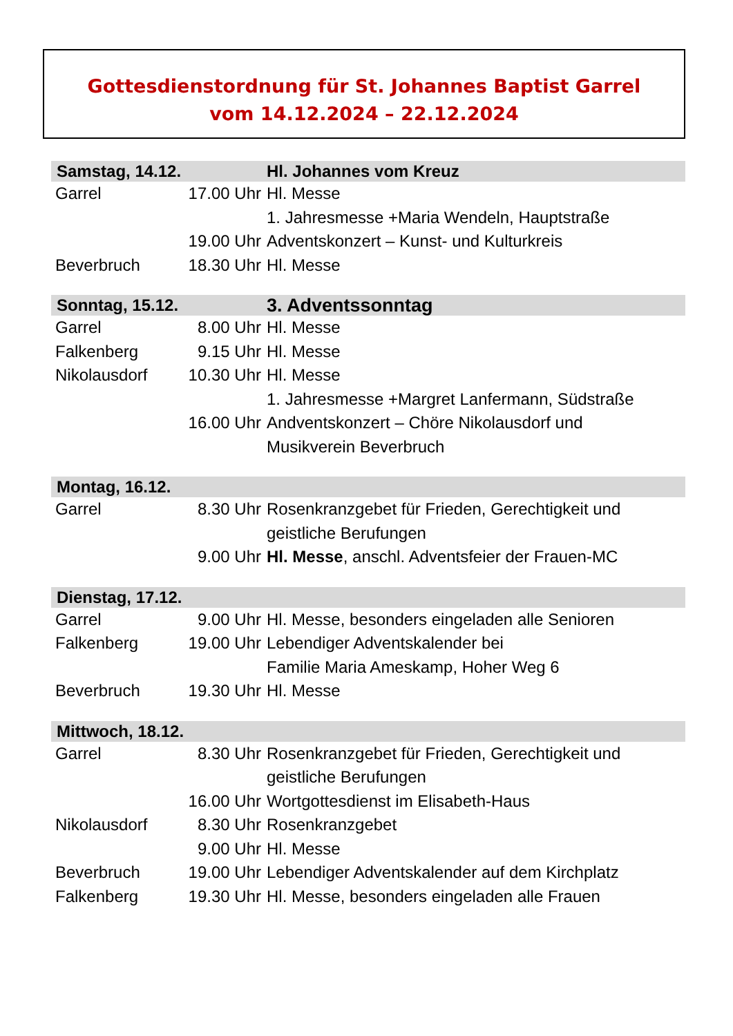Gottesdienstordnung für St. Johannes Baptist Garrel
vom 14.12.2024 – 22.12.2024
| Samstag, 14.12. | | Hl. Johannes vom Kreuz |
| --- | --- | --- |
| Garrel | 17.00 Uhr | Hl. Messe |
| | | 1. Jahresmesse +Maria Wendeln, Hauptstraße |
| | 19.00 Uhr | Adventskonzert – Kunst- und Kulturkreis |
| Beverbruch | 18.30 Uhr | Hl. Messe |
| Sonntag, 15.12. | | 3. Adventssonntag |
| --- | --- | --- |
| Garrel | 8.00 Uhr | Hl. Messe |
| Falkenberg | 9.15 Uhr | Hl. Messe |
| Nikolausdorf | 10.30 Uhr | Hl. Messe |
| | | 1. Jahresmesse +Margret Lanfermann, Südstraße |
| | 16.00 Uhr | Andventskonzert – Chöre Nikolausdorf und Musikverein Beverbruch |
| Montag, 16.12. | | |
| --- | --- | --- |
| Garrel | 8.30 Uhr | Rosenkranzgebet für Frieden, Gerechtigkeit und geistliche Berufungen |
| | 9.00 Uhr | Hl. Messe , anschl. Adventsfeier der Frauen-MC |
| Dienstag, 17.12. | | |
| --- | --- | --- |
| Garrel | 9.00 Uhr | Hl. Messe, besonders eingeladen alle Senioren |
| Falkenberg | 19.00 Uhr | Lebendiger Adventskalender bei Familie Maria Ameskamp, Hoher Weg 6 |
| Beverbruch | 19.30 Uhr | Hl. Messe |
| Mittwoch, 18.12. | | |
| --- | --- | --- |
| Garrel | 8.30 Uhr | Rosenkranzgebet für Frieden, Gerechtigkeit und geistliche Berufungen |
| | 16.00 Uhr | Wortgottesdienst im Elisabeth-Haus |
| Nikolausdorf | 8.30 Uhr | Rosenkranzgebet |
| | 9.00 Uhr | Hl. Messe |
| Beverbruch | 19.00 Uhr | Lebendiger Adventskalender auf dem Kirchplatz |
| Falkenberg | 19.30 Uhr | Hl. Messe, besonders eingeladen alle Frauen |